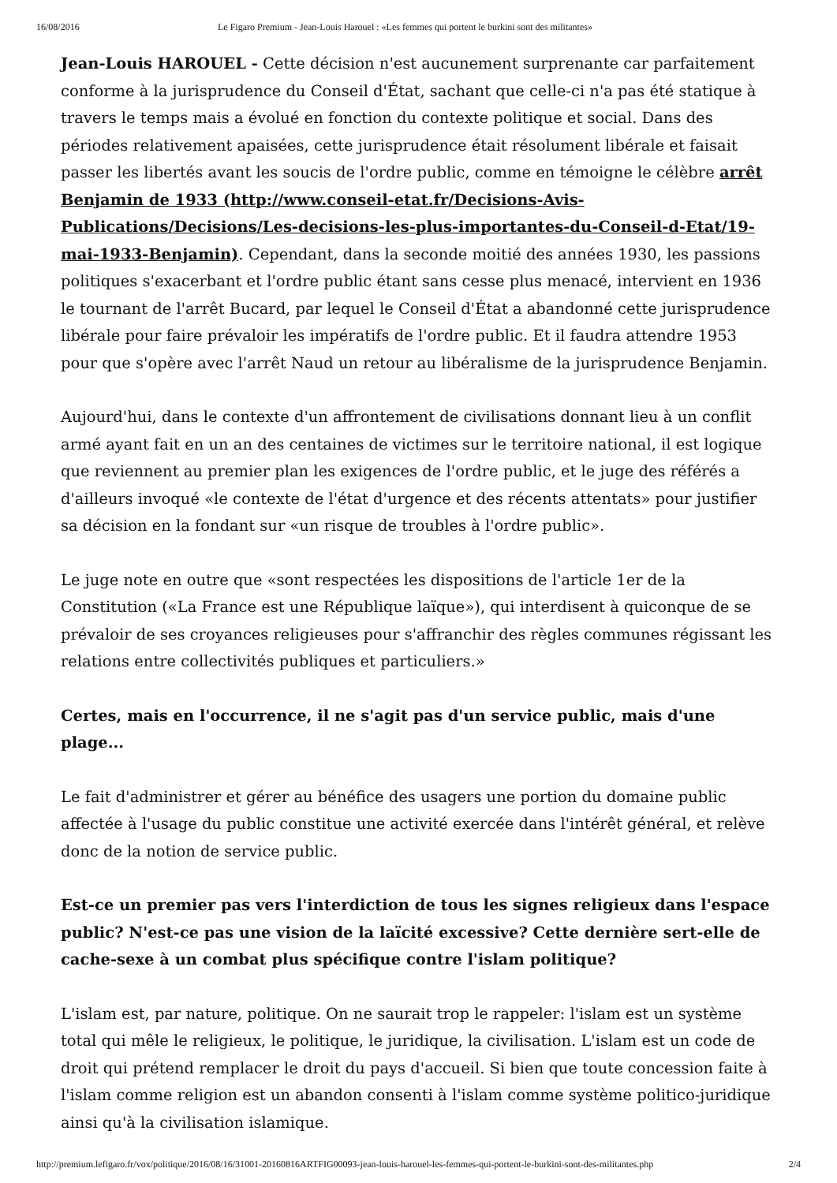16/08/2016 Le Figaro Premium - Jean-Louis Harouel : «Les femmes qui portent le burkini sont des militantes»
Jean-Louis HAROUEL - Cette décision n'est aucunement surprenante car parfaitement conforme à la jurisprudence du Conseil d'État, sachant que celle-ci n'a pas été statique à travers le temps mais a évolué en fonction du contexte politique et social. Dans des périodes relativement apaisées, cette jurisprudence était résolument libérale et faisait passer les libertés avant les soucis de l'ordre public, comme en témoigne le célèbre arrêt Benjamin de 1933 (http://www.conseil-etat.fr/Decisions-Avis-Publications/Decisions/Les-decisions-les-plus-importantes-du-Conseil-d-Etat/19-mai-1933-Benjamin). Cependant, dans la seconde moitié des années 1930, les passions politiques s'exacerbant et l'ordre public étant sans cesse plus menacé, intervient en 1936 le tournant de l'arrêt Bucard, par lequel le Conseil d'État a abandonné cette jurisprudence libérale pour faire prévaloir les impératifs de l'ordre public. Et il faudra attendre 1953 pour que s'opère avec l'arrêt Naud un retour au libéralisme de la jurisprudence Benjamin.
Aujourd'hui, dans le contexte d'un affrontement de civilisations donnant lieu à un conflit armé ayant fait en un an des centaines de victimes sur le territoire national, il est logique que reviennent au premier plan les exigences de l'ordre public, et le juge des référés a d'ailleurs invoqué «le contexte de l'état d'urgence et des récents attentats» pour justifier sa décision en la fondant sur «un risque de troubles à l'ordre public».
Le juge note en outre que «sont respectées les dispositions de l'article 1er de la Constitution («La France est une République laïque»), qui interdisent à quiconque de se prévaloir de ses croyances religieuses pour s'affranchir des règles communes régissant les relations entre collectivités publiques et particuliers.»
Certes, mais en l'occurrence, il ne s'agit pas d'un service public, mais d'une plage...
Le fait d'administrer et gérer au bénéfice des usagers une portion du domaine public affectée à l'usage du public constitue une activité exercée dans l'intérêt général, et relève donc de la notion de service public.
Est-ce un premier pas vers l'interdiction de tous les signes religieux dans l'espace public? N'est-ce pas une vision de la laïcité excessive? Cette dernière sert-elle de cache-sexe à un combat plus spécifique contre l'islam politique?
L'islam est, par nature, politique. On ne saurait trop le rappeler: l'islam est un système total qui mêle le religieux, le politique, le juridique, la civilisation. L'islam est un code de droit qui prétend remplacer le droit du pays d'accueil. Si bien que toute concession faite à l'islam comme religion est un abandon consenti à l'islam comme système politico-juridique ainsi qu'à la civilisation islamique.
http://premium.lefigaro.fr/vox/politique/2016/08/16/31001-20160816ARTFIG00093-jean-louis-harouel-les-femmes-qui-portent-le-burkini-sont-des-militantes.php 2/4